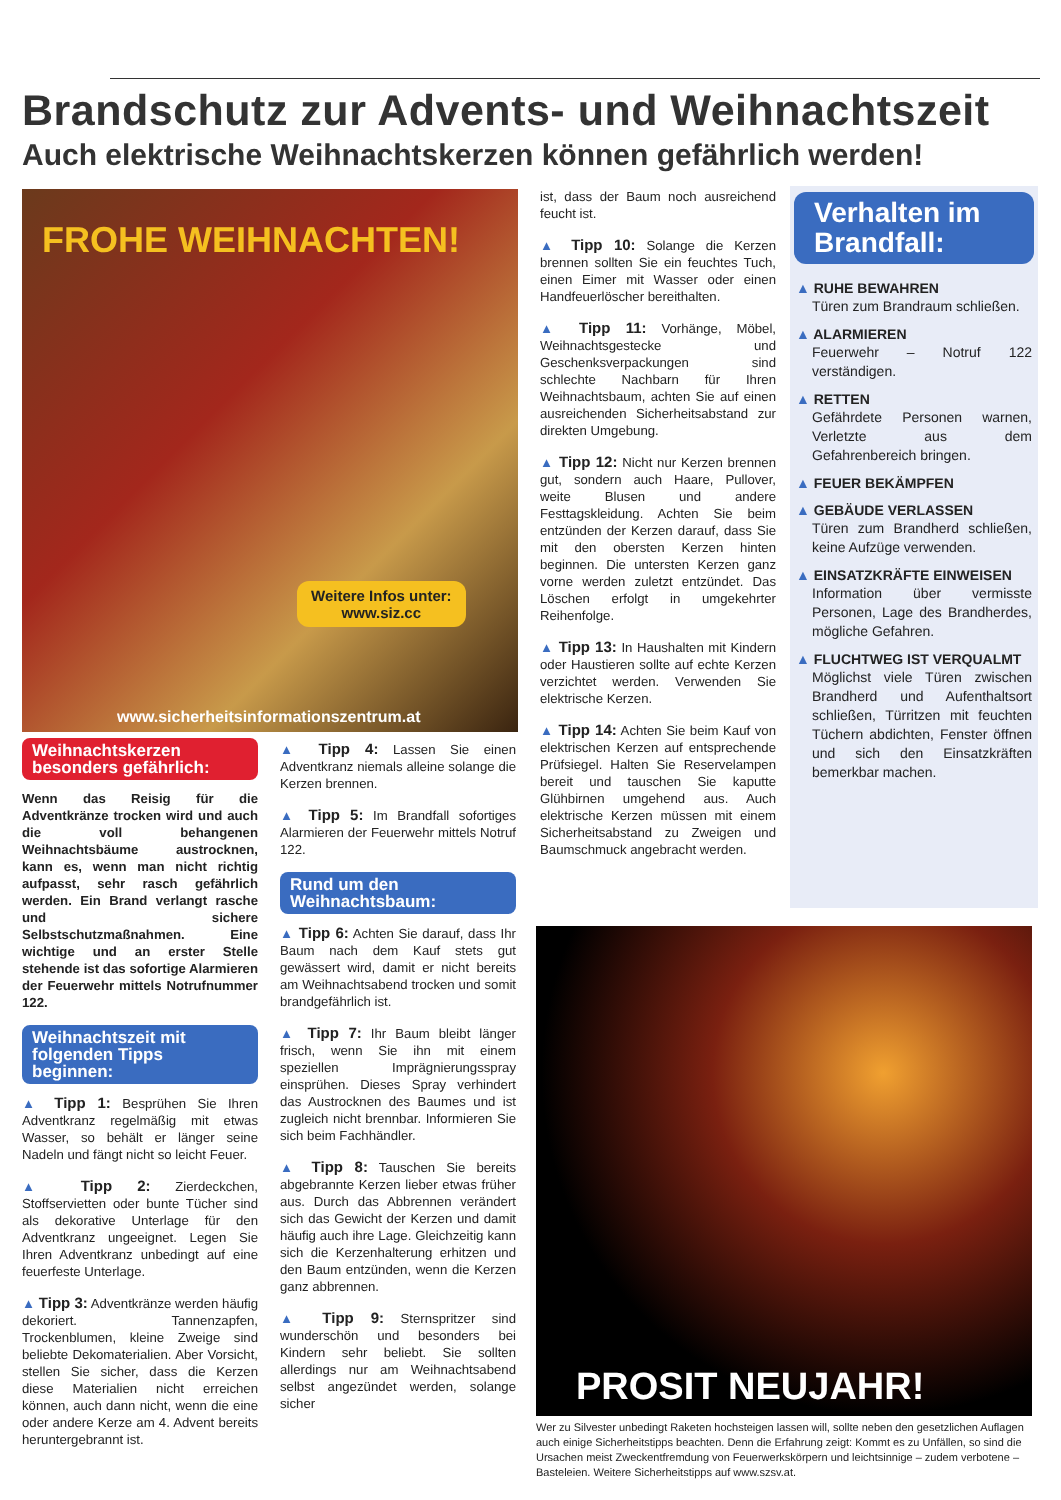Brandschutz zur Advents- und Weihnachtszeit
Auch elektrische Weihnachtskerzen können gefährlich werden!
FROHE WEIHNACHTEN!
Weitere Infos unter:
www.siz.cc
www.sicherheitsinformationszentrum.at
Weihnachtskerzen besonders gefährlich:
Wenn das Reisig für die Adventkränze trocken wird und auch die voll behangenen Weihnachtsbäume austrocknen, kann es, wenn man nicht richtig aufpasst, sehr rasch gefährlich werden. Ein Brand verlangt rasche und sichere Selbstschutzmaßnahmen. Eine wichtige und an erster Stelle stehende ist das sofortige Alarmieren der Feuerwehr mittels Notrufnummer 122.
Weihnachtszeit mit folgenden Tipps beginnen:
▲ Tipp 1: Besprühen Sie Ihren Adventkranz regelmäßig mit etwas Wasser, so behält er länger seine Nadeln und fängt nicht so leicht Feuer.
▲ Tipp 2: Zierdeckchen, Stoffservietten oder bunte Tücher sind als dekorative Unterlage für den Adventkranz ungeeignet. Legen Sie Ihren Adventkranz unbedingt auf eine feuerfeste Unterlage.
▲ Tipp 3: Adventkränze werden häufig dekoriert. Tannenzapfen, Trockenblumen, kleine Zweige sind beliebte Dekomaterialien. Aber Vorsicht, stellen Sie sicher, dass die Kerzen diese Materialien nicht erreichen können, auch dann nicht, wenn die eine oder andere Kerze am 4. Advent bereits heruntergebrannt ist.
▲ Tipp 4: Lassen Sie einen Adventkranz niemals alleine solange die Kerzen brennen.
▲ Tipp 5: Im Brandfall sofortiges Alarmieren der Feuerwehr mittels Notruf 122.
Rund um den Weihnachtsbaum:
▲ Tipp 6: Achten Sie darauf, dass Ihr Baum nach dem Kauf stets gut gewässert wird, damit er nicht bereits am Weihnachtsabend trocken und somit brandgefährlich ist.
▲ Tipp 7: Ihr Baum bleibt länger frisch, wenn Sie ihn mit einem speziellen Imprägnierungsspray einsprühen. Dieses Spray verhindert das Austrocknen des Baumes und ist zugleich nicht brennbar. Informieren Sie sich beim Fachhändler.
▲ Tipp 8: Tauschen Sie bereits abgebrannte Kerzen lieber etwas früher aus. Durch das Abbrennen verändert sich das Gewicht der Kerzen und damit häufig auch ihre Lage. Gleichzeitig kann sich die Kerzenhalterung erhitzen und den Baum entzünden, wenn die Kerzen ganz abbrennen.
▲ Tipp 9: Sternspritzer sind wunderschön und besonders bei Kindern sehr beliebt. Sie sollten allerdings nur am Weihnachtsabend selbst angezündet werden, solange sicher
ist, dass der Baum noch ausreichend feucht ist.
▲ Tipp 10: Solange die Kerzen brennen sollten Sie ein feuchtes Tuch, einen Eimer mit Wasser oder einen Handfeuerlöscher bereithalten.
▲ Tipp 11: Vorhänge, Möbel, Weihnachtsgestecke und Geschenksverpackungen sind schlechte Nachbarn für Ihren Weihnachtsbaum, achten Sie auf einen ausreichenden Sicherheitsabstand zur direkten Umgebung.
▲ Tipp 12: Nicht nur Kerzen brennen gut, sondern auch Haare, Pullover, weite Blusen und andere Festtagskleidung. Achten Sie beim entzünden der Kerzen darauf, dass Sie mit den obersten Kerzen hinten beginnen. Die untersten Kerzen ganz vorne werden zuletzt entzündet. Das Löschen erfolgt in umgekehrter Reihenfolge.
▲ Tipp 13: In Haushalten mit Kindern oder Haustieren sollte auf echte Kerzen verzichtet werden. Verwenden Sie elektrische Kerzen.
▲ Tipp 14: Achten Sie beim Kauf von elektrischen Kerzen auf entsprechende Prüfsiegel. Halten Sie Reservelampen bereit und tauschen Sie kaputte Glühbirnen umgehend aus. Auch elektrische Kerzen müssen mit einem Sicherheitsabstand zu Zweigen und Baumschmuck angebracht werden.
Verhalten im Brandfall:
▲ RUHE BEWAHREN
Türen zum Brandraum schließen.
▲ ALARMIEREN
Feuerwehr – Notruf 122 verständigen.
▲ RETTEN
Gefährdete Personen warnen, Verletzte aus dem Gefahrenbereich bringen.
▲ FEUER BEKÄMPFEN
▲ GEBÄUDE VERLASSEN
Türen zum Brandherd schließen, keine Aufzüge verwenden.
▲ EINSATZKRÄFTE EINWEISEN
Information über vermisste Personen, Lage des Brandherdes, mögliche Gefahren.
▲ FLUCHTWEG IST VERQUALMT
Möglichst viele Türen zwischen Brandherd und Aufenthaltsort schließen, Türritzen mit feuchten Tüchern abdichten, Fenster öffnen und sich den Einsatzkräften bemerkbar machen.
PROSIT NEUJAHR!
Wer zu Silvester unbedingt Raketen hochsteigen lassen will, sollte neben den gesetzlichen Auflagen auch einige Sicherheitstipps beachten. Denn die Erfahrung zeigt: Kommt es zu Unfällen, so sind die Ursachen meist Zweckentfremdung von Feuerwerkskörpern und leichtsinnige – zudem verbotene – Basteleien. Weitere Sicherheitstipps auf www.szsv.at.